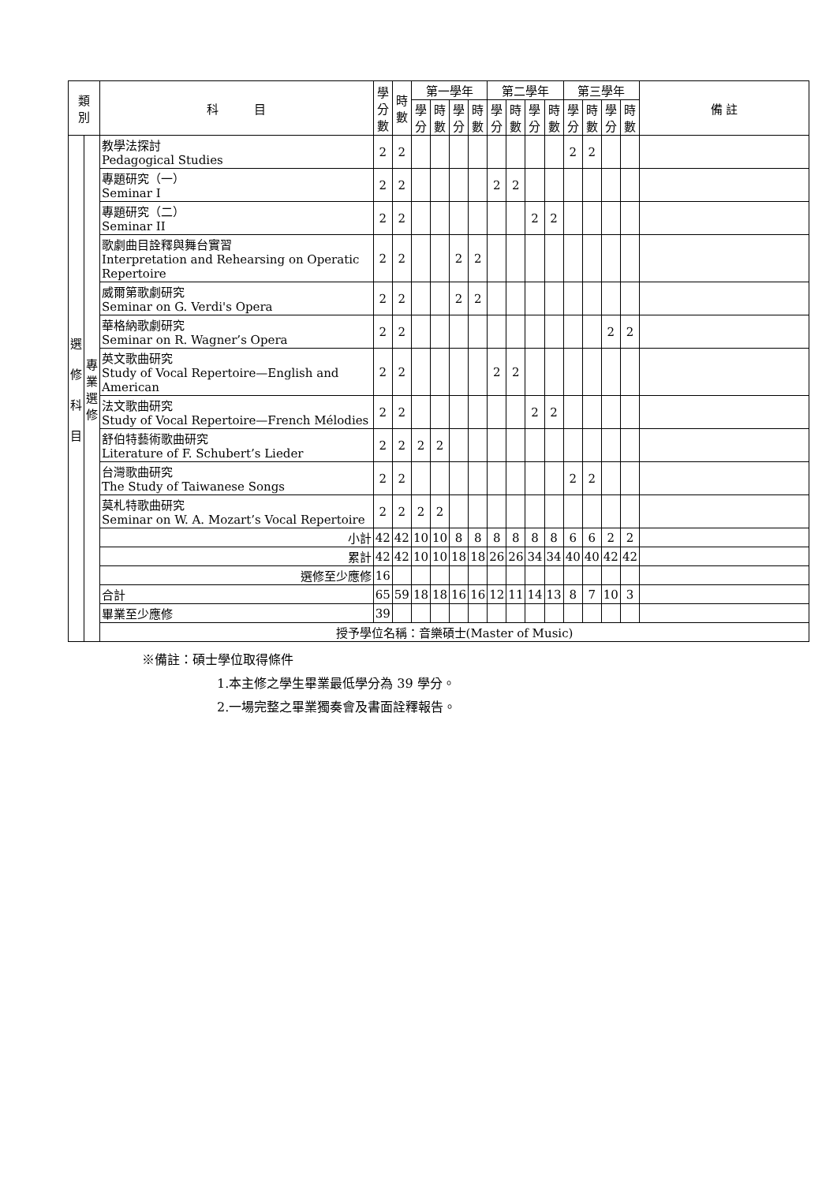| 類 別 | | 科 目 | 學 分 數 | 時 數 | 第一學年 | | | | 第二學年 | | | | 第三學年 | | | | 備 註 |
| --- | --- | --- | --- | --- | --- | --- | --- | --- | --- | --- | --- | --- | --- | --- | --- | --- | --- |
| | | | | | 學 分 | 時 數 | 學 分 | 時 數 | 學 分 | 時 數 | 學 分 | 時 數 | 學 分 | 時 數 | 學 分 | 時 數 | |
| 選 修 科 目 | 專 業 選 修 | 教學法探討 Pedagogical Studies | 2 | 2 | | | | | | | | | 2 | 2 | | | |
| | | 專題研究（一） Seminar I | 2 | 2 | | | | | 2 | 2 | | | | | | | |
| | | 專題研究（二） Seminar II | 2 | 2 | | | | | | | 2 | 2 | | | | | |
| | | 歌劇曲目詮釋與舞台實習 Interpretation and Rehearsing on Operatic Repertoire | 2 | 2 | | | 2 | 2 | | | | | | | | | |
| | | 威爾第歌劇研究 Seminar on G. Verdi's Opera | 2 | 2 | | | 2 | 2 | | | | | | | | | |
| | | 華格納歌劇研究 Seminar on R. Wagner’s Opera | 2 | 2 | | | | | | | | | | | 2 | 2 | |
| | | 英文歌曲研究 Study of Vocal Repertoire—English and American | 2 | 2 | | | | | 2 | 2 | | | | | | | |
| | | 法文歌曲研究 Study of Vocal Repertoire—French Mélodies | 2 | 2 | | | | | | | 2 | 2 | | | | | |
| | | 舒伯特藝術歌曲研究 Literature of F. Schubert’s Lieder | 2 | 2 | 2 | 2 | | | | | | | | | | | |
| | | 台灣歌曲研究 The Study of Taiwanese Songs | 2 | 2 | | | | | | | | | 2 | 2 | | | |
| | | 莫札特歌曲研究 Seminar on W. A. Mozart’s Vocal Repertoire | 2 | 2 | 2 | 2 | | | | | | | | | | | |
| | | 小計 | 42 | 42 | 10 | 10 | 8 | 8 | 8 | 8 | 8 | 8 | 6 | 6 | 2 | 2 | |
| | | 累計 | 42 | 42 | 10 | 10 | 18 | 18 | 26 | 26 | 34 | 34 | 40 | 40 | 42 | 42 | |
| | | 選修至少應修 | 16 | | | | | | | | | | | | | | |
| | | 合計 | 65 | 59 | 18 | 18 | 16 | 16 | 12 | 11 | 14 | 13 | 8 | 7 | 10 | 3 | |
| | | 畢業至少應修 | 39 | | | | | | | | | | | | | | |
| | | 授予學位名稱：音樂碩士(Master of Music) | | | | | | | | | | | | | | | |
※備註：碩士學位取得條件
1.本主修之學生畢業最低學分為 39 學分。
2.一場完整之畢業獨奏會及書面詮釋報告。